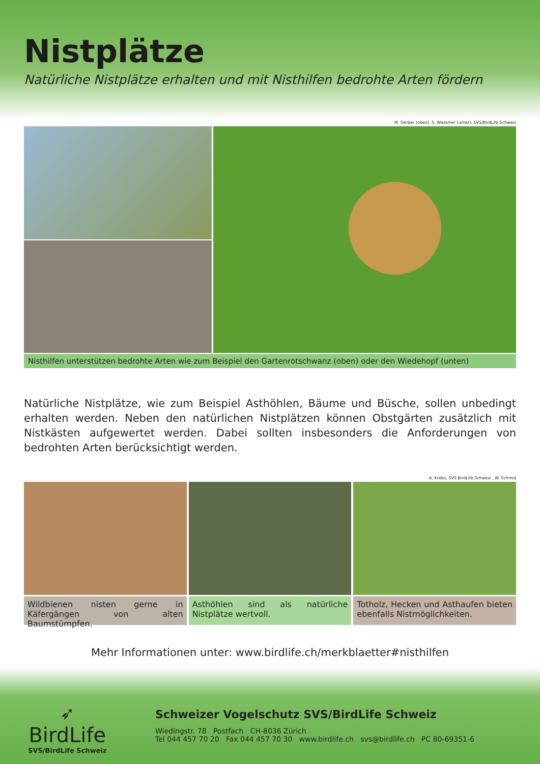Nistplätze
Natürliche Nistplätze erhalten und mit Nisthilfen bedrohte Arten fördern
M. Gerber (oben), S. Wassmer (unter), SVS/BirdLife Schweiz
Nisthilfen unterstützen bedrohte Arten wie zum Beispiel den Gartenrotschwanz (oben) oder den Wiedehopf (unten)
Natürliche Nistplätze, wie zum Beispiel Asthöhlen, Bäume und Büsche, sollen unbedingt erhalten werden. Neben den natürlichen Nistplätzen können Obstgärten zusätzlich mit Nistkästen aufgewertet werden. Dabei sollten insbesonders die Anforderungen von bedrohten Arten berücksichtigt werden.
A. Krebs, SVS BirdLife Schweiz , W. Schmid
Wildbienen nisten gerne in Käfergängen von alten Baumstümpfen.
Asthöhlen sind als natürliche Nistplätze wertvoll.
Totholz, Hecken und Asthaufen bieten ebenfalls Nistmöglichkeiten.
Mehr Informationen unter: www.birdlife.ch/merkblaetter#nisthilfen
➶
BirdLife
SVS/BirdLife Schweiz
Schweizer Vogelschutz SVS/BirdLife Schweiz
Wiedingstr. 78 Postfach CH-8036 Zürich
Tel 044 457 70 20 Fax 044 457 70 30 www.birdlife.ch svs@birdlife.ch PC 80-69351-6